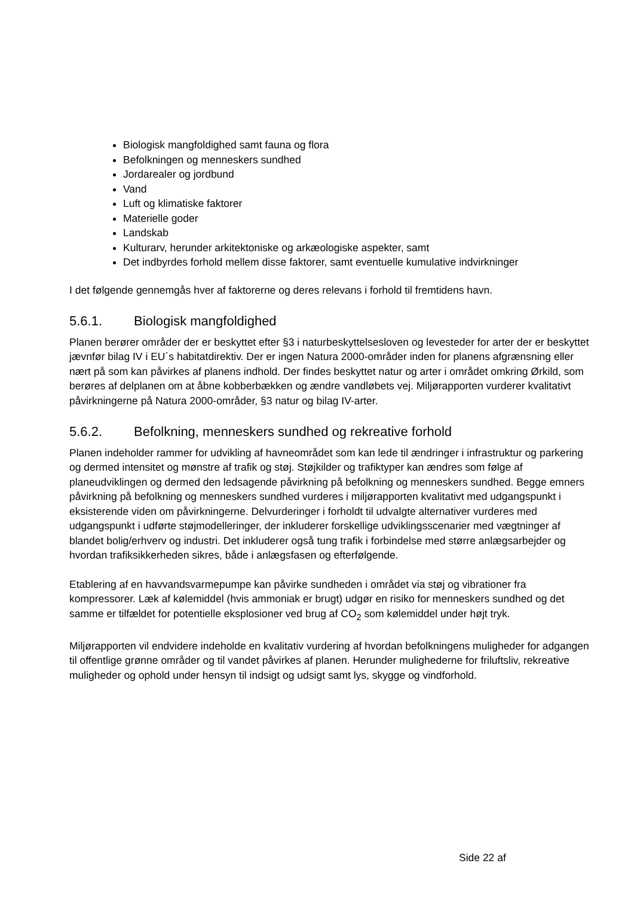Biologisk mangfoldighed samt fauna og flora
Befolkningen og menneskers sundhed
Jordarealer og jordbund
Vand
Luft og klimatiske faktorer
Materielle goder
Landskab
Kulturarv, herunder arkitektoniske og arkæologiske aspekter, samt
Det indbyrdes forhold mellem disse faktorer, samt eventuelle kumulative indvirkninger
I det følgende gennemgås hver af faktorerne og deres relevans i forhold til fremtidens havn.
5.6.1. Biologisk mangfoldighed
Planen berører områder der er beskyttet efter §3 i naturbeskyttelsesloven og levesteder for arter der er beskyttet jævnfør bilag IV i EU´s habitatdirektiv. Der er ingen Natura 2000-områder inden for planens afgrænsning eller nært på som kan påvirkes af planens indhold. Der findes beskyttet natur og arter i området omkring Ørkild, som berøres af delplanen om at åbne kobberbækken og ændre vandløbets vej. Miljørapporten vurderer kvalitativt påvirkningerne på Natura 2000-områder, §3 natur og bilag IV-arter.
5.6.2. Befolkning, menneskers sundhed og rekreative forhold
Planen indeholder rammer for udvikling af havneområdet som kan lede til ændringer i infrastruktur og parkering og dermed intensitet og mønstre af trafik og støj. Støjkilder og trafiktyper kan ændres som følge af planeudviklingen og dermed den ledsagende påvirkning på befolkning og menneskers sundhed. Begge emners påvirkning på befolkning og menneskers sundhed vurderes i miljørapporten kvalitativt med udgangspunkt i eksisterende viden om påvirkningerne. Delvurderinger i forholdt til udvalgte alternativer vurderes med udgangspunkt i udførte støjmodelleringer, der inkluderer forskellige udviklingsscenarier med vægtninger af blandet bolig/erhverv og industri. Det inkluderer også tung trafik i forbindelse med større anlægsarbejder og hvordan trafiksikkerheden sikres, både i anlægsfasen og efterfølgende.
Etablering af en havvandsvarmepumpe kan påvirke sundheden i området via støj og vibrationer fra kompressorer. Læk af kølemiddel (hvis ammoniak er brugt) udgør en risiko for menneskers sundhed og det samme er tilfældet for potentielle eksplosioner ved brug af CO<sub>2</sub> som kølemiddel under højt tryk.
Miljørapporten vil endvidere indeholde en kvalitativ vurdering af hvordan befolkningens muligheder for adgangen til offentlige grønne områder og til vandet påvirkes af planen. Herunder mulighederne for friluftsliv, rekreative muligheder og ophold under hensyn til indsigt og udsigt samt lys, skygge og vindforhold.
Side 22 af